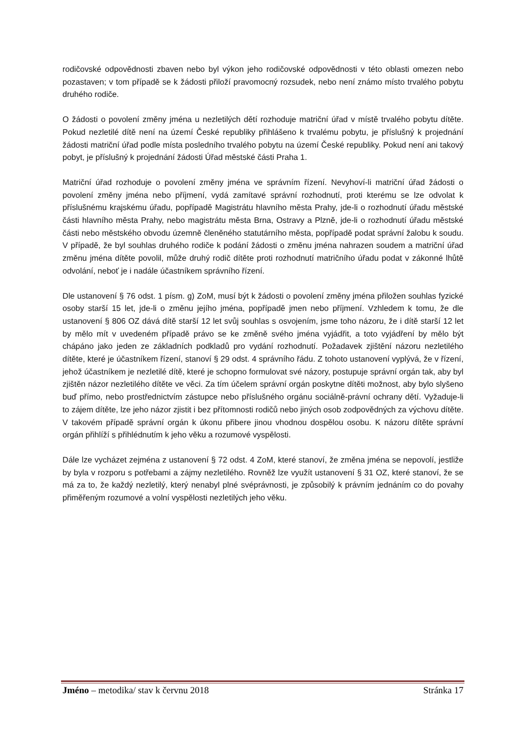rodičovské odpovědnosti zbaven nebo byl výkon jeho rodičovské odpovědnosti v této oblasti omezen nebo pozastaven; v tom případě se k žádosti přiloží pravomocný rozsudek, nebo není známo místo trvalého pobytu druhého rodiče.
O žádosti o povolení změny jména u nezletilých dětí rozhoduje matriční úřad v místě trvalého pobytu dítěte. Pokud nezletilé dítě není na území České republiky přihlášeno k trvalému pobytu, je příslušný k projednání žádosti matriční úřad podle místa posledního trvalého pobytu na území České republiky. Pokud není ani takový pobyt, je příslušný k projednání žádosti Úřad městské části Praha 1.
Matriční úřad rozhoduje o povolení změny jména ve správním řízení. Nevyhoví-li matriční úřad žádosti o povolení změny jména nebo příjmení, vydá zamítavé správní rozhodnutí, proti kterému se lze odvolat k příslušnému krajskému úřadu, popřípadě Magistrátu hlavního města Prahy, jde-li o rozhodnutí úřadu městské části hlavního města Prahy, nebo magistrátu města Brna, Ostravy a Plzně, jde-li o rozhodnutí úřadu městské části nebo městského obvodu územně členěného statutárního města, popřípadě podat správní žalobu k soudu. V případě, že byl souhlas druhého rodiče k podání žádosti o změnu jména nahrazen soudem a matriční úřad změnu jména dítěte povolil, může druhý rodič dítěte proti rozhodnutí matričního úřadu podat v zákonné lhůtě odvolání, neboť je i nadále účastníkem správního řízení.
Dle ustanovení § 76 odst. 1 písm. g) ZoM, musí být k žádosti o povolení změny jména přiložen souhlas fyzické osoby starší 15 let, jde-li o změnu jejího jména, popřípadě jmen nebo příjmení. Vzhledem k tomu, že dle ustanovení § 806 OZ dává dítě starší 12 let svůj souhlas s osvojením, jsme toho názoru, že i dítě starší 12 let by mělo mít v uvedeném případě právo se ke změně svého jména vyjádřit, a toto vyjádření by mělo být chápáno jako jeden ze základních podkladů pro vydání rozhodnutí. Požadavek zjištění názoru nezletilého dítěte, které je účastníkem řízení, stanoví § 29 odst. 4 správního řádu. Z tohoto ustanovení vyplývá, že v řízení, jehož účastníkem je nezletilé dítě, které je schopno formulovat své názory, postupuje správní orgán tak, aby byl zjištěn názor nezletilého dítěte ve věci. Za tím účelem správní orgán poskytne dítěti možnost, aby bylo slyšeno buď přímo, nebo prostřednictvím zástupce nebo příslušného orgánu sociálně-právní ochrany dětí. Vyžaduje-li to zájem dítěte, lze jeho názor zjistit i bez přítomnosti rodičů nebo jiných osob zodpovědných za výchovu dítěte. V takovém případě správní orgán k úkonu přibere jinou vhodnou dospělou osobu. K názoru dítěte správní orgán přihlíží s přihlédnutím k jeho věku a rozumové vyspělosti.
Dále lze vycházet zejména z ustanovení § 72 odst. 4 ZoM, které stanoví, že změna jména se nepovolí, jestliže by byla v rozporu s potřebami a zájmy nezletilého. Rovněž lze využít ustanovení § 31 OZ, které stanoví, že se má za to, že každý nezletilý, který nenabyl plné svéprávnosti, je způsobilý k právním jednáním co do povahy přiměřeným rozumové a volní vyspělosti nezletilých jeho věku.
Jméno – metodika/ stav k červnu 2018 Stránka 17